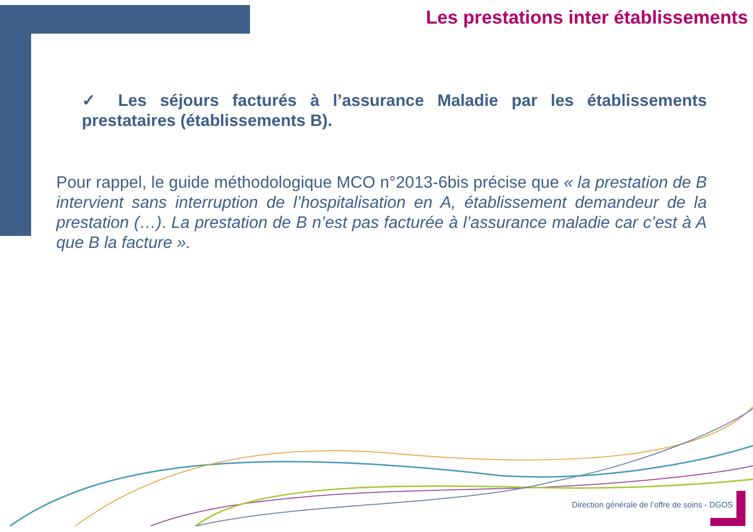Les prestations inter établissements
✓ Les séjours facturés à l’assurance Maladie par les établissements prestataires (établissements B).
Pour rappel, le guide méthodologique MCO n°2013-6bis précise que « la prestation de B intervient sans interruption de l’hospitalisation en A, établissement demandeur de la prestation (…). La prestation de B n’est pas facturée à l’assurance maladie car c’est à A que B la facture ».
Direction générale de l’offre de soins - DGOS